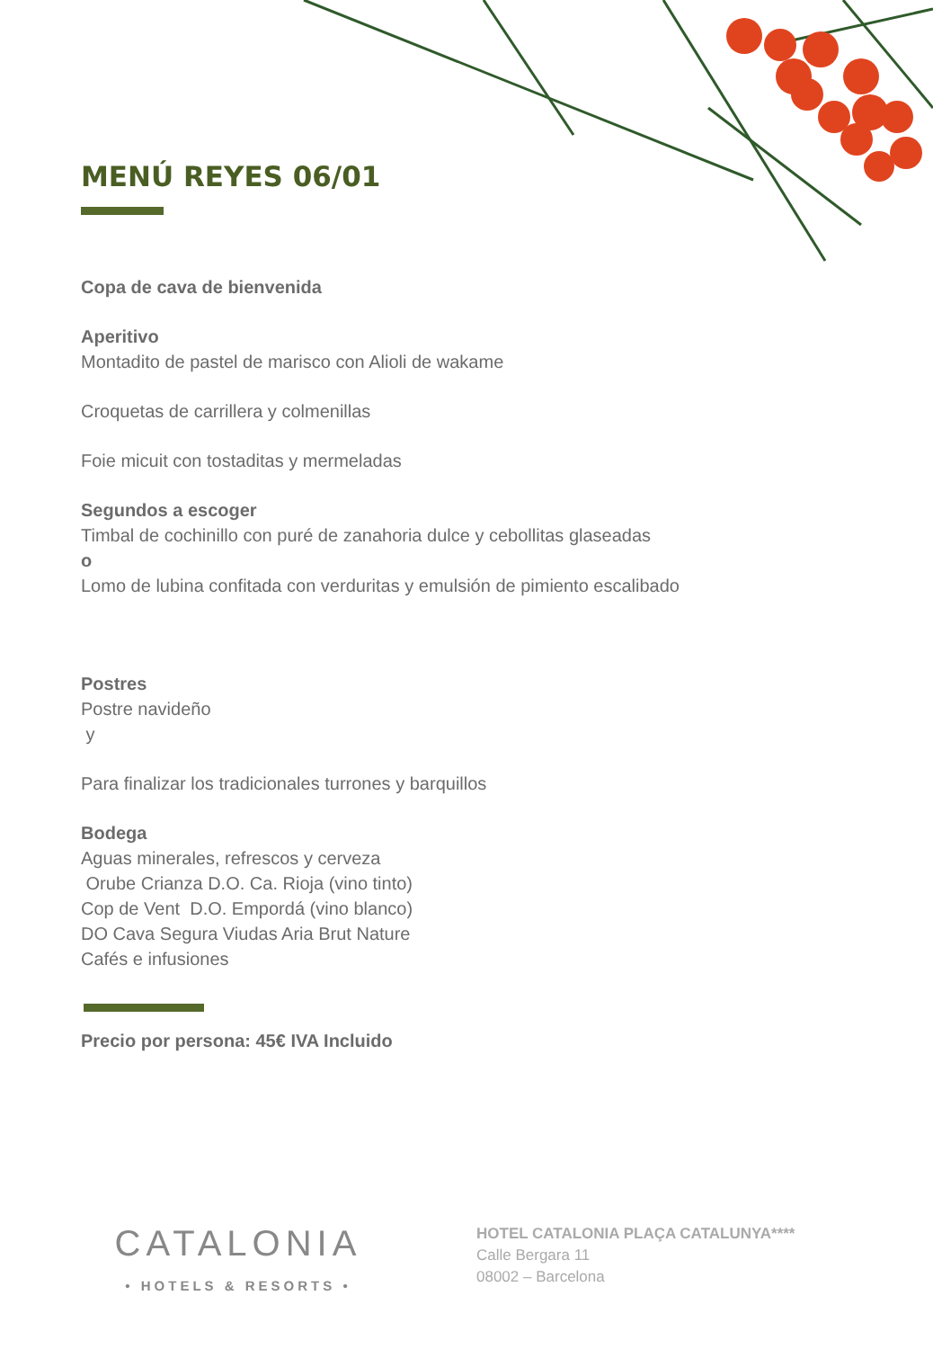MENÚ REYES 06/01
Copa de cava de bienvenida
Aperitivo
Montadito de pastel de marisco con Alioli de wakame
Croquetas de carrillera y colmenillas
Foie micuit con tostaditas y mermeladas
Segundos a escoger
Timbal de cochinillo con puré de zanahoria dulce y cebollitas glaseadas
o
Lomo de lubina confitada con verduritas y emulsión de pimiento escalibado
Postres
Postre navideño
y
Para finalizar los tradicionales turrones y barquillos
Bodega
Aguas minerales, refrescos y cerveza
Orube Crianza D.O. Ca. Rioja (vino tinto)
Cop de Vent D.O. Empordá (vino blanco)
DO Cava Segura Viudas Aria Brut Nature
Cafés e infusiones
Precio por persona: 45€ IVA Incluido
CATALONIA
• HOTELS & RESORTS •
HOTEL CATALONIA PLAÇA CATALUNYA****
Calle Bergara 11
08002 – Barcelona